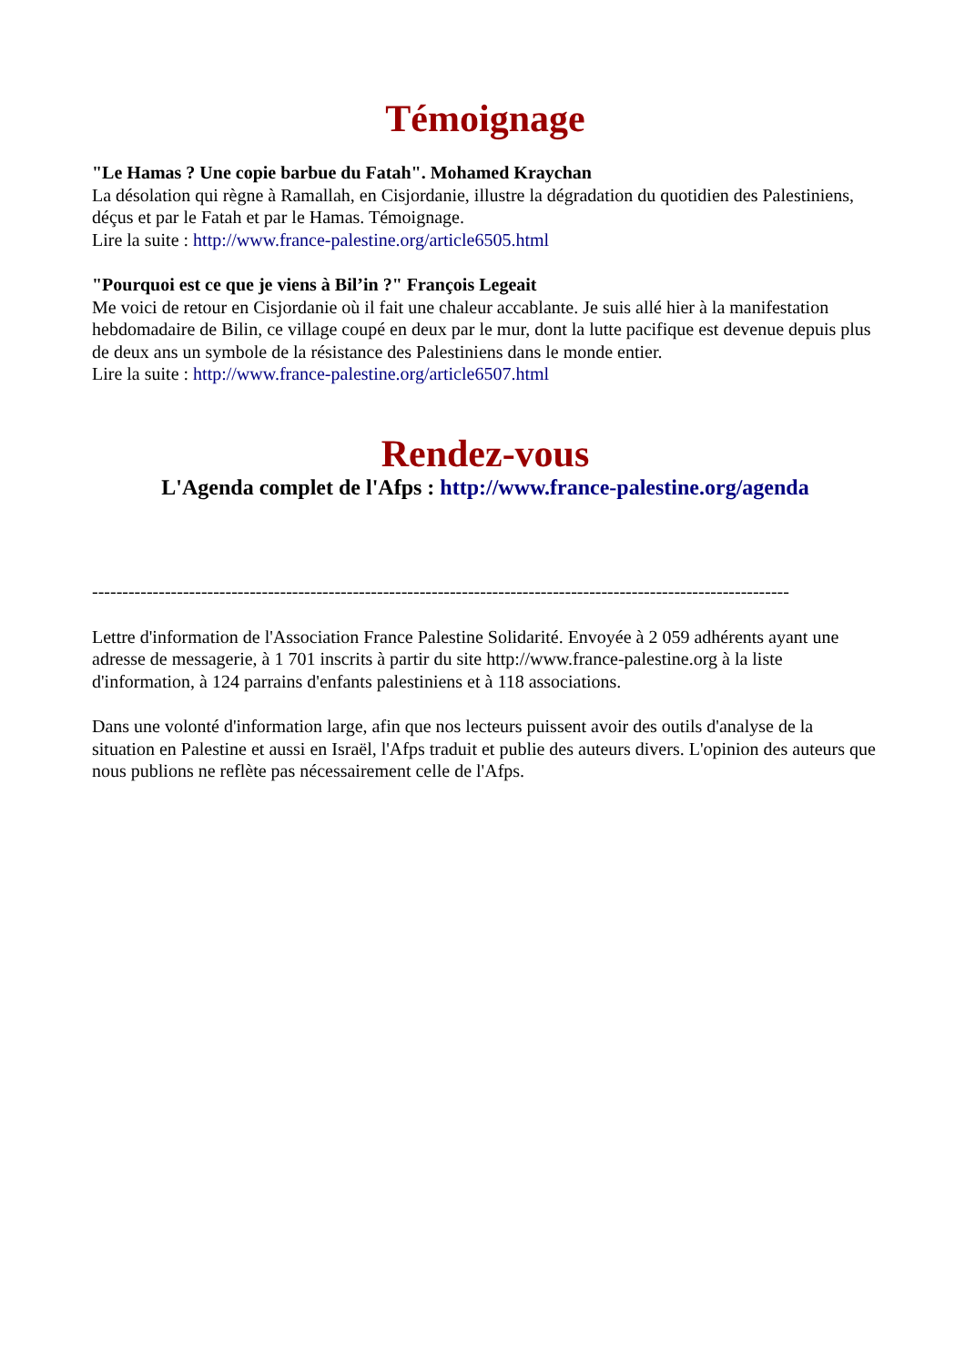Témoignage
"Le Hamas ? Une copie barbue du Fatah". Mohamed Kraychan
La désolation qui règne à Ramallah, en Cisjordanie, illustre la dégradation du quotidien des Palestiniens, déçus et par le Fatah et par le Hamas. Témoignage.
Lire la suite : http://www.france-palestine.org/article6505.html
"Pourquoi est ce que je viens à Bil’in ?" François Legeait
Me voici de retour en Cisjordanie où il fait une chaleur accablante. Je suis allé hier à la manifestation hebdomadaire de Bilin, ce village coupé en deux par le mur, dont la lutte pacifique est devenue depuis plus de deux ans un symbole de la résistance des Palestiniens dans le monde entier.
Lire la suite : http://www.france-palestine.org/article6507.html
Rendez-vous
L'Agenda complet de l'Afps : http://www.france-palestine.org/agenda
-------------------------------------------------------------------------------------------------------------------
Lettre d'information de l'Association France Palestine Solidarité. Envoyée à 2 059 adhérents ayant une adresse de messagerie, à 1 701 inscrits à partir du site http://www.france-palestine.org à la liste d'information, à 124 parrains d'enfants palestiniens et à 118 associations.
Dans une volonté d'information large, afin que nos lecteurs puissent avoir des outils d'analyse de la situation en Palestine et aussi en Israël, l'Afps traduit et publie des auteurs divers. L'opinion des auteurs que nous publions ne reflète pas nécessairement celle de l'Afps.